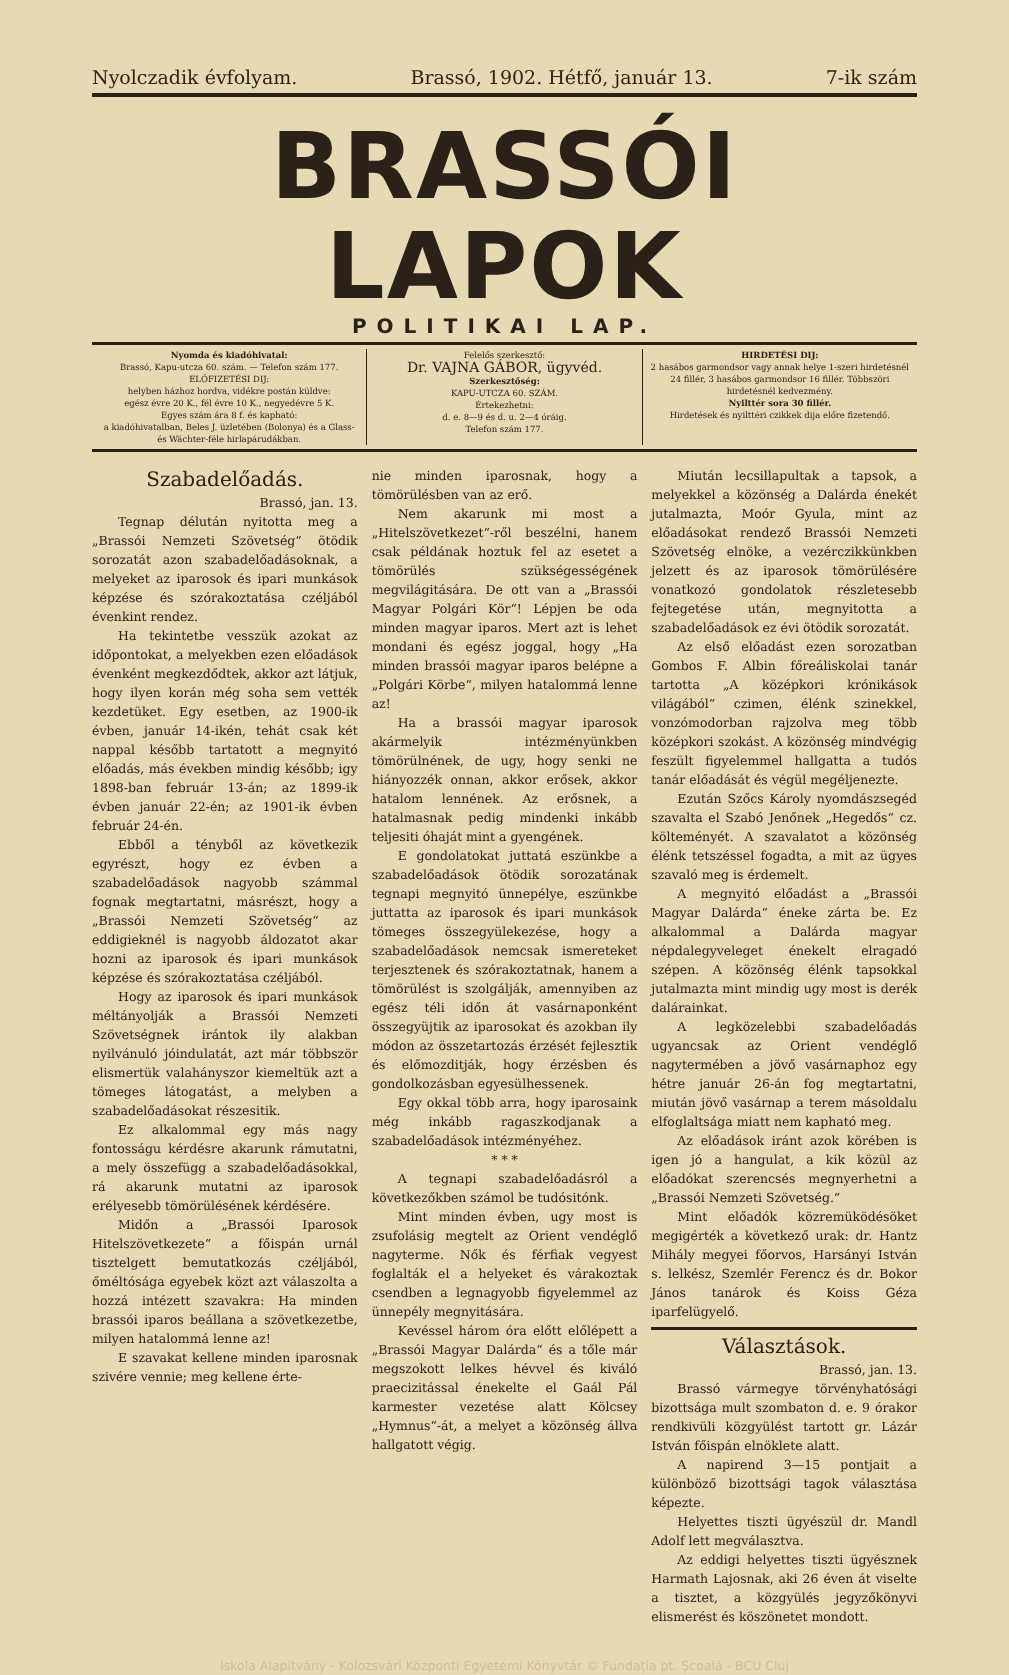Nyolczadik évfolyam. Brassó, 1902. Hétfő, január 13. 7-ik szám
BRASSÓI LAPOK
POLITIKAI LAP.
Nyomda és kiadóhivatal:
Brassó, Kapu-utcza 60. szám. — Telefon szám 177.
ELŐFIZETÉSI DIJ:
helyben házhoz hordva, vidékre postán küldve:
egész évre 20 K., fél évre 10 K., negyedévre 5 K.
Egyes szám ára 8 f. és kapható:
a kiadóhivatalban, Beles J. üzletében (Bolonya) és a Glass- és Wächter-féle hirlapárudákban.
Felelős szerkesztő:
Dr. VAJNA GÁBOR, ügyvéd.
Szerkesztőség:
KAPU-UTCZA 60. SZÁM.
Értekezhetni:
d. e. 8—9 és d. u. 2—4 óráig.
Telefon szám 177.
HIRDETÉSI DIJ:
2 hasábos garmondsor vagy annak helye 1-szeri hirdetésnél 24 fillér, 3 hasábos garmondsor 16 fillér. Többszöri hirdetésnél kedvezmény.
Nyilttér sora 30 fillér.
Hirdetések és nyilttéri czikkek dija előre fizetendő.
Szabadelőadás.
Brassó, jan. 13.
Tegnap délután nyitotta meg a „Brassói Nemzeti Szövetség“ ötödik sorozatát azon szabadelőadásoknak, a melyeket az iparosok és ipari munkások képzése és szórakoztatása czéljából évenkint rendez.
Ha tekintetbe vesszük azokat az időpontokat, a melyekben ezen előadások évenként megkezdődtek, akkor azt látjuk, hogy ilyen korán még soha sem vették kezdetüket. Egy esetben, az 1900-ik évben, január 14-ikén, tehát csak két nappal később tartatott a megnyitó előadás, más években mindig később; igy 1898-ban február 13-án; az 1899-ik évben január 22-én; az 1901-ik évben február 24-én.
Ebből a tényből az következik egyrészt, hogy ez évben a szabadelőadások nagyobb számmal fognak megtartatni, másrészt, hogy a „Brassói Nemzeti Szövetség“ az eddigieknél is nagyobb áldozatot akar hozni az iparosok és ipari munkások képzése és szórakoztatása czéljából.
Hogy az iparosok és ipari munkások méltányolják a Brassói Nemzeti Szövetségnek irántok ily alakban nyilvánuló jóindulatát, azt már többször elismertük valahányszor kiemeltük azt a tömeges látogatást, a melyben a szabadelőadásokat részesitik.
Ez alkalommal egy más nagy fontosságu kérdésre akarunk rámutatni, a mely összefügg a szabadelőadásokkal, rá akarunk mutatni az iparosok erélyesebb tömörülésének kérdésére.
Midőn a „Brassói Iparosok Hitelszövetkezete“ a főispán urnál tisztelgett bemutatkozás czéljából, őméltósága egyebek közt azt válaszolta a hozzá intézett szavakra: Ha minden brassói iparos beállana a szövetkezetbe, milyen hatalommá lenne az!
E szavakat kellene minden iparosnak szivére vennie; meg kellene érte-
nie minden iparosnak, hogy a tömörülésben van az erő.
Nem akarunk mi most a „Hitelszövetkezet“-ről beszélni, hanem csak példának hoztuk fel az esetet a tömörülés szükségességének megvilágitására. De ott van a „Brassói Magyar Polgári Kör“! Lépjen be oda minden magyar iparos. Mert azt is lehet mondani és egész joggal, hogy „Ha minden brassói magyar iparos belépne a „Polgári Körbe“, milyen hatalommá lenne az!
Ha a brassói magyar iparosok akármelyik intézményünkben tömörülnének, de ugy, hogy senki ne hiányozzék onnan, akkor erősek, akkor hatalom lennének. Az erősnek, a hatalmasnak pedig mindenki inkább teljesiti óhaját mint a gyengének.
E gondolatokat juttatá eszünkbe a szabadelőadások ötödik sorozatának tegnapi megnyitó ünnepélye, eszünkbe juttatta az iparosok és ipari munkások tömeges összegyülekezése, hogy a szabadelőadások nemcsak ismereteket terjesztenek és szórakoztatnak, hanem a tömörülést is szolgálják, amennyiben az egész téli időn át vasárnaponként összegyüjtik az iparosokat és azokban ily módon az összetartozás érzését fejlesztik és előmozditják, hogy érzésben és gondolkozásban egyesülhessenek.
Egy okkal több arra, hogy iparosaink még inkább ragaszkodjanak a szabadelőadások intézményéhez.
* * *
A tegnapi szabadelőadásról a következőkben számol be tudósitónk.
Mint minden évben, ugy most is zsufolásig megtelt az Orient vendéglő nagyterme. Nők és férfiak vegyest foglalták el a helyeket és várakoztak csendben a legnagyobb figyelemmel az ünnepély megnyitására.
Kevéssel három óra előtt előlépett a „Brassói Magyar Dalárda“ és a tőle már megszokott lelkes hévvel és kiváló praecizitással énekelte el Gaál Pál karmester vezetése alatt Kölcsey „Hymnus“-át, a melyet a közönség állva hallgatott végig.
Miután lecsillapultak a tapsok, a melyekkel a közönség a Dalárda énekét jutalmazta, Moór Gyula, mint az előadásokat rendező Brassói Nemzeti Szövetség elnöke, a vezérczikkünkben jelzett és az iparosok tömörülésére vonatkozó gondolatok részletesebb fejtegetése után, megnyitotta a szabadelőadások ez évi ötödik sorozatát.
Az első előadást ezen sorozatban Gombos F. Albin főreáliskolai tanár tartotta „A középkori krónikások világából“ czimen, élénk szinekkel, vonzómodorban rajzolva meg több középkori szokást. A közönség mindvégig feszült figyelemmel hallgatta a tudós tanár előadását és végül megéljenezte.
Ezután Szőcs Károly nyomdászsegéd szavalta el Szabó Jenőnek „Hegedős“ cz. költeményét. A szavalatot a közönség élénk tetszéssel fogadta, a mit az ügyes szavaló meg is érdemelt.
A megnyitó előadást a „Brassói Magyar Dalárda“ éneke zárta be. Ez alkalommal a Dalárda magyar népdalegyveleget énekelt elragadó szépen. A közönség élénk tapsokkal jutalmazta mint mindig ugy most is derék dalárainkat.
A legközelebbi szabadelőadás ugyancsak az Orient vendéglő nagytermében a jövő vasárnaphoz egy hétre január 26-án fog megtartatni, miután jövő vasárnap a terem másoldalu elfoglaltsága miatt nem kapható meg.
Az előadások iránt azok körében is igen jó a hangulat, a kik közül az előadókat szerencsés megnyerhetni a „Brassói Nemzeti Szövetség.“
Mint előadók közremüködésöket megigérték a következő urak: dr. Hantz Mihály megyei főorvos, Harsányi István s. lelkész, Szemlér Ferencz és dr. Bokor János tanárok és Koiss Géza iparfelügyelő.
Választások.
Brassó, jan. 13.
Brassó vármegye törvényhatósági bizottsága mult szombaton d. e. 9 órakor rendkivüli közgyülést tartott gr. Lázár István főispán elnöklete alatt.
A napirend 3—15 pontjait a különböző bizottsági tagok választása képezte.
Helyettes tiszti ügyészül dr. Mandl Adolf lett megválasztva.
Az eddigi helyettes tiszti ügyésznek Harmath Lajosnak, aki 26 éven át viselte a tisztet, a közgyülés jegyzőkönyvi elismerést és köszönetet mondott.
Iskola Alapitvány - Kolozsvári Központi Egyetemi Könyvtár © Fundația pt. Școală - BCU Cluj